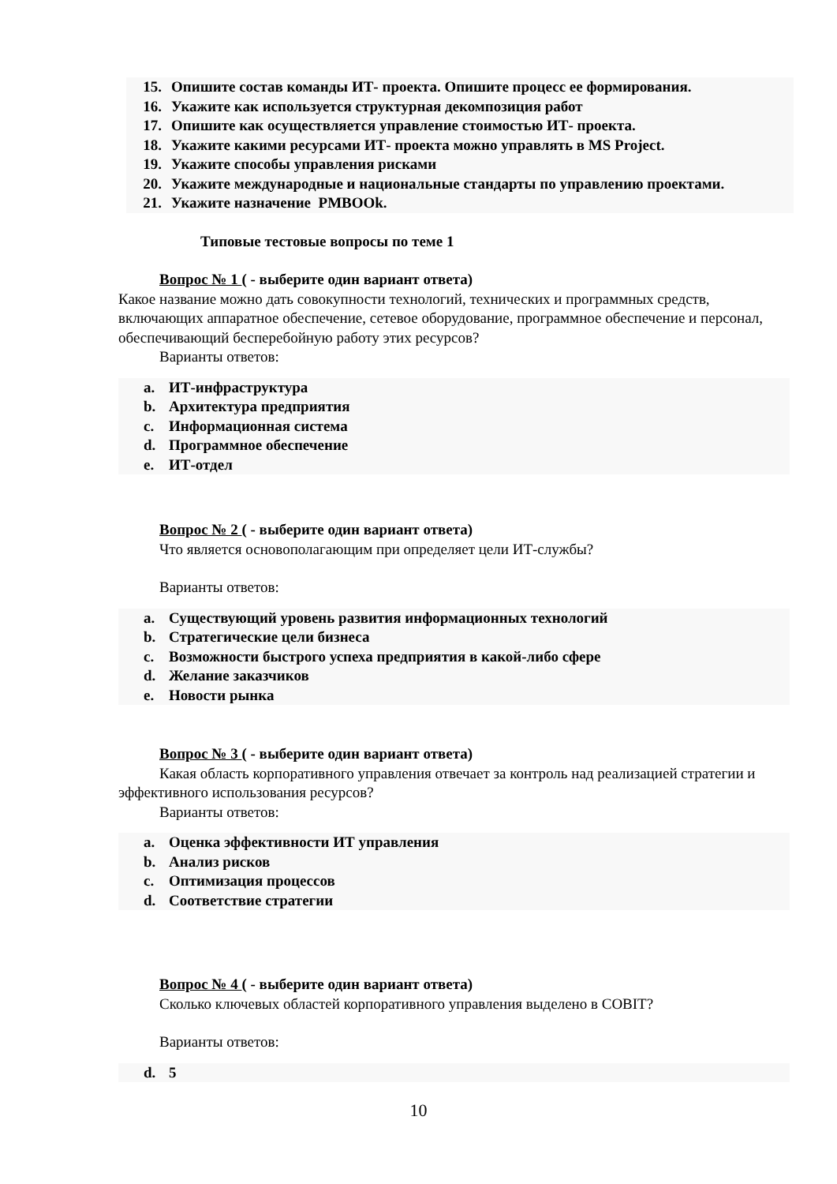15. Опишите состав команды ИТ- проекта. Опишите процесс ее формирования.
16. Укажите как используется структурная декомпозиция работ
17. Опишите как осуществляется управление стоимостью ИТ- проекта.
18. Укажите какими ресурсами ИТ- проекта можно управлять в MS Project.
19. Укажите способы управления рисками
20. Укажите международные и национальные стандарты по управлению проектами.
21. Укажите назначение PMBOOk.
Типовые тестовые вопросы по теме 1
Вопрос № 1 ( - выберите один вариант ответа)
Какое название можно дать совокупности технологий, технических и программных средств, включающих аппаратное обеспечение, сетевое оборудование, программное обеспечение и персонал, обеспечивающий бесперебойную работу этих ресурсов?
Варианты ответов:
a. ИТ-инфраструктура
b. Архитектура предприятия
c. Информационная система
d. Программное обеспечение
e. ИТ-отдел
Вопрос № 2 ( - выберите один вариант ответа)
Что является основополагающим при определяет цели ИТ-службы?
Варианты ответов:
a. Существующий уровень развития информационных технологий
b. Стратегические цели бизнеса
c. Возможности быстрого успеха предприятия в какой-либо сфере
d. Желание заказчиков
e. Новости рынка
Вопрос № 3 ( - выберите один вариант ответа)
Какая область корпоративного управления отвечает за контроль над реализацией стратегии и эффективного использования ресурсов?
Варианты ответов:
a. Оценка эффективности ИТ управления
b. Анализ рисков
c. Оптимизация процессов
d. Соответствие стратегии
Вопрос № 4 ( - выберите один вариант ответа)
Сколько ключевых областей корпоративного управления выделено в COBIT?
Варианты ответов:
d. 5
10